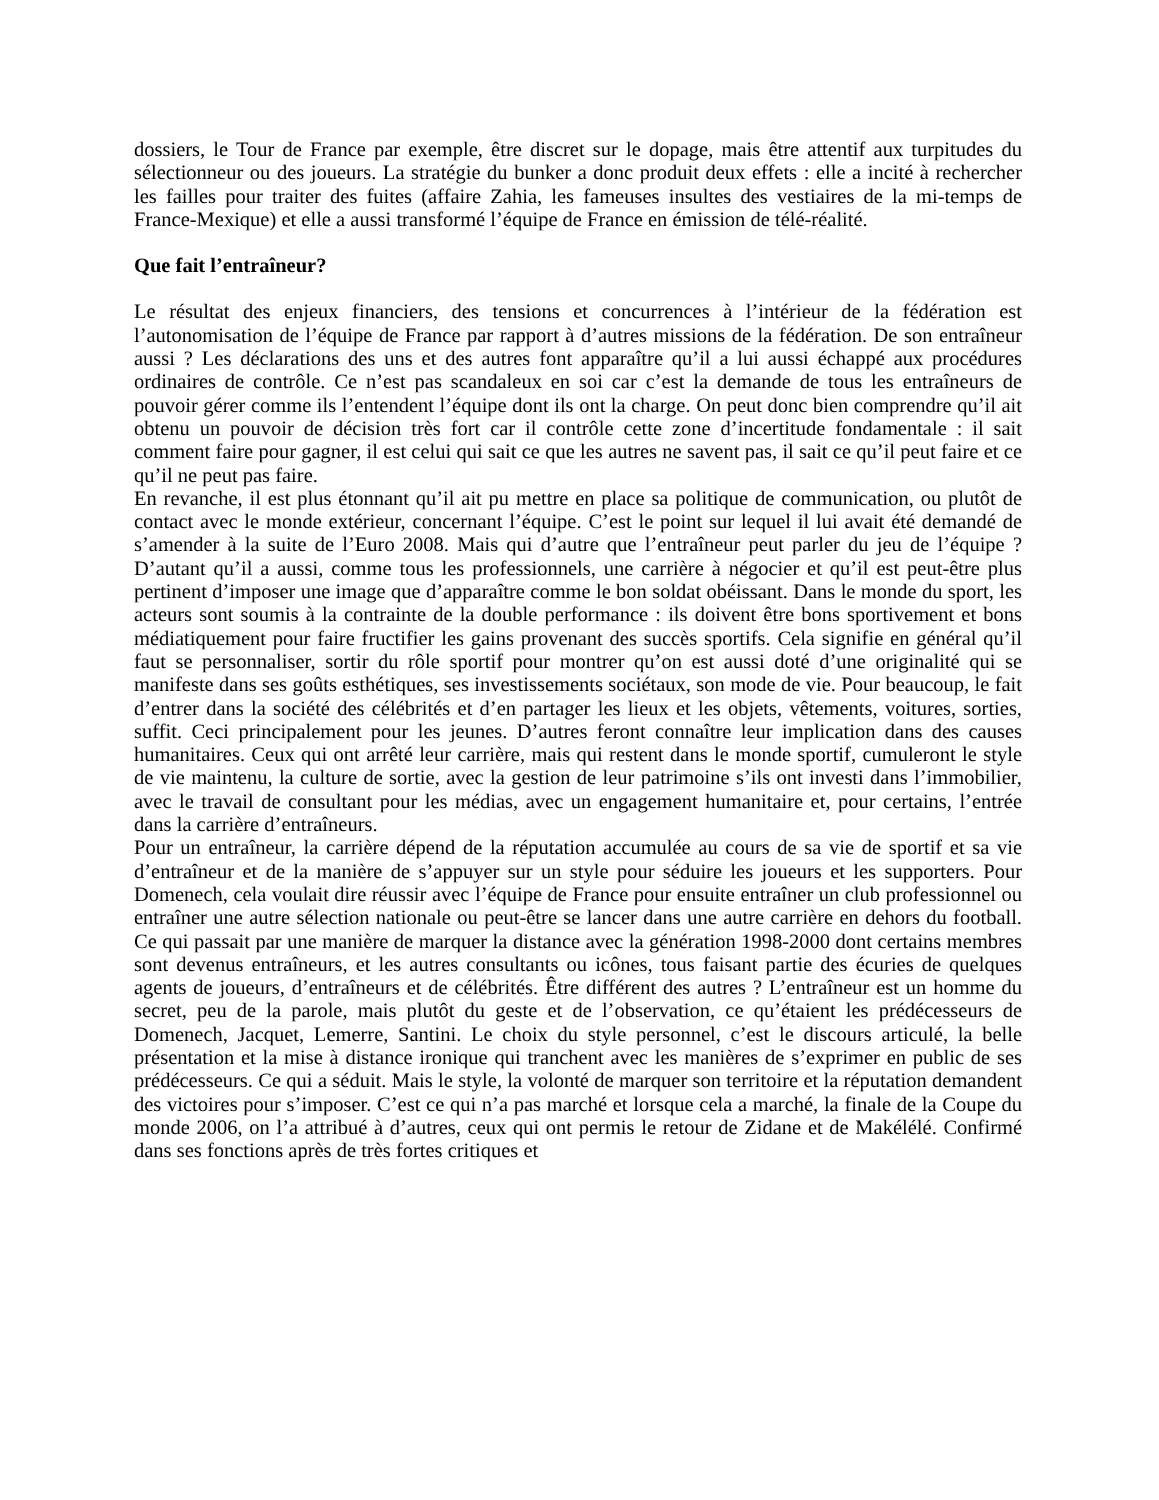dossiers, le Tour de France par exemple, être discret sur le dopage, mais être attentif aux turpitudes du sélectionneur ou des joueurs. La stratégie du bunker a donc produit deux effets : elle a incité à rechercher les failles pour traiter des fuites (affaire Zahia, les fameuses insultes des vestiaires de la mi-temps de France-Mexique) et elle a aussi transformé l’équipe de France en émission de télé-réalité.
Que fait l’entraîneur?
Le résultat des enjeux financiers, des tensions et concurrences à l’intérieur de la fédération est l’autonomisation de l’équipe de France par rapport à d’autres missions de la fédération. De son entraîneur aussi ? Les déclarations des uns et des autres font apparaître qu’il a lui aussi échappé aux procédures ordinaires de contrôle. Ce n’est pas scandaleux en soi car c’est la demande de tous les entraîneurs de pouvoir gérer comme ils l’entendent l’équipe dont ils ont la charge. On peut donc bien comprendre qu’il ait obtenu un pouvoir de décision très fort car il contrôle cette zone d’incertitude fondamentale : il sait comment faire pour gagner, il est celui qui sait ce que les autres ne savent pas, il sait ce qu’il peut faire et ce qu’il ne peut pas faire.
En revanche, il est plus étonnant qu’il ait pu mettre en place sa politique de communication, ou plutôt de contact avec le monde extérieur, concernant l’équipe. C’est le point sur lequel il lui avait été demandé de s’amender à la suite de l’Euro 2008. Mais qui d’autre que l’entraîneur peut parler du jeu de l’équipe ? D’autant qu’il a aussi, comme tous les professionnels, une carrière à négocier et qu’il est peut-être plus pertinent d’imposer une image que d’apparaître comme le bon soldat obéissant. Dans le monde du sport, les acteurs sont soumis à la contrainte de la double performance : ils doivent être bons sportivement et bons médiatiquement pour faire fructifier les gains provenant des succès sportifs. Cela signifie en général qu’il faut se personnaliser, sortir du rôle sportif pour montrer qu’on est aussi doté d’une originalité qui se manifeste dans ses goûts esthétiques, ses investissements sociétaux, son mode de vie. Pour beaucoup, le fait d’entrer dans la société des célébrités et d’en partager les lieux et les objets, vêtements, voitures, sorties, suffit. Ceci principalement pour les jeunes. D’autres feront connaître leur implication dans des causes humanitaires. Ceux qui ont arrêté leur carrière, mais qui restent dans le monde sportif, cumuleront le style de vie maintenu, la culture de sortie, avec la gestion de leur patrimoine s’ils ont investi dans l’immobilier, avec le travail de consultant pour les médias, avec un engagement humanitaire et, pour certains, l’entrée dans la carrière d’entraîneurs.
Pour un entraîneur, la carrière dépend de la réputation accumulée au cours de sa vie de sportif et sa vie d’entraîneur et de la manière de s’appuyer sur un style pour séduire les joueurs et les supporters. Pour Domenech, cela voulait dire réussir avec l’équipe de France pour ensuite entraîner un club professionnel ou entraîner une autre sélection nationale ou peut-être se lancer dans une autre carrière en dehors du football. Ce qui passait par une manière de marquer la distance avec la génération 1998-2000 dont certains membres sont devenus entraîneurs, et les autres consultants ou icônes, tous faisant partie des écuries de quelques agents de joueurs, d’entraîneurs et de célébrités. Être différent des autres ? L’entraîneur est un homme du secret, peu de la parole, mais plutôt du geste et de l’observation, ce qu’étaient les prédécesseurs de Domenech, Jacquet, Lemerre, Santini. Le choix du style personnel, c’est le discours articulé, la belle présentation et la mise à distance ironique qui tranchent avec les manières de s’exprimer en public de ses prédécesseurs. Ce qui a séduit. Mais le style, la volonté de marquer son territoire et la réputation demandent des victoires pour s’imposer. C’est ce qui n’a pas marché et lorsque cela a marché, la finale de la Coupe du monde 2006, on l’a attribué à d’autres, ceux qui ont permis le retour de Zidane et de Makélélé. Confirmé dans ses fonctions après de très fortes critiques et